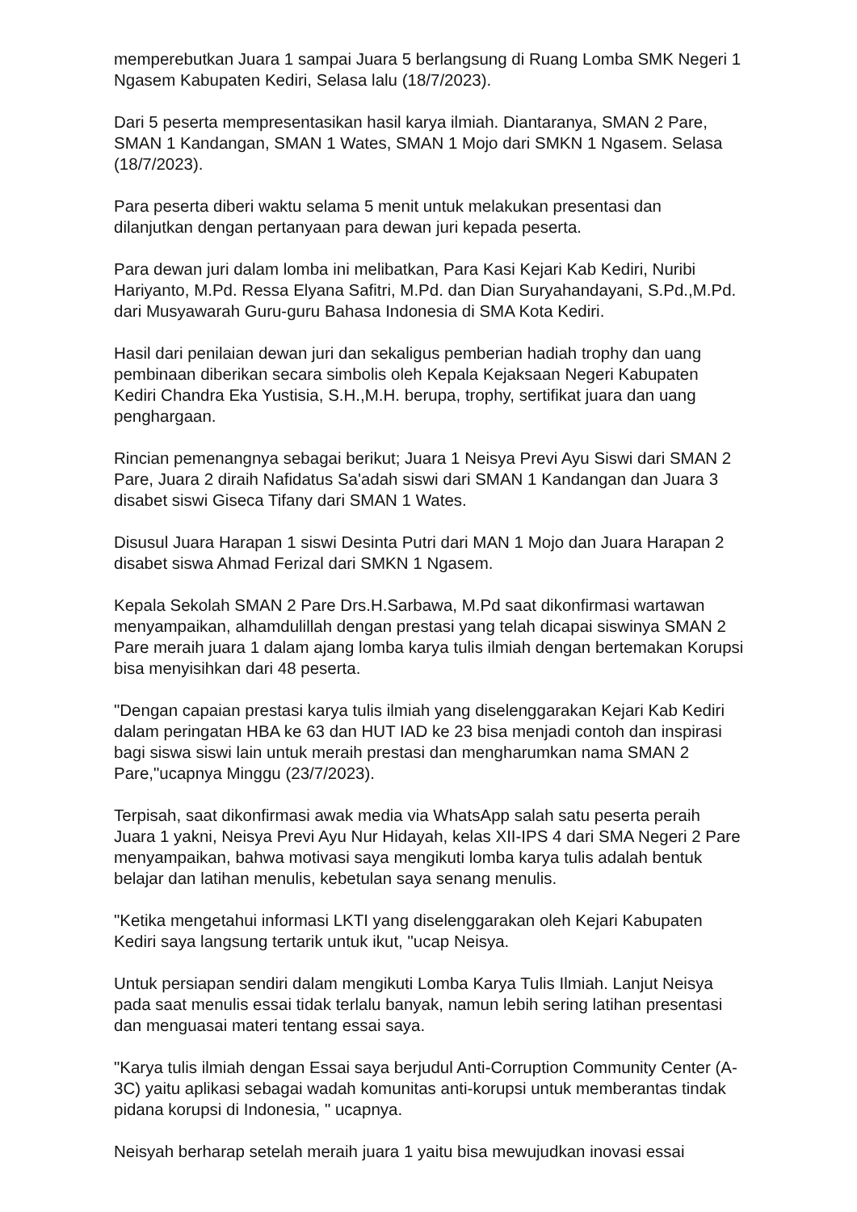memperebutkan Juara 1 sampai Juara 5 berlangsung di Ruang Lomba SMK Negeri 1 Ngasem Kabupaten Kediri, Selasa lalu (18/7/2023).
Dari 5 peserta mempresentasikan hasil karya ilmiah. Diantaranya, SMAN 2 Pare, SMAN 1 Kandangan, SMAN 1 Wates, SMAN 1 Mojo dari SMKN 1 Ngasem. Selasa (18/7/2023).
Para peserta diberi waktu selama 5 menit untuk melakukan presentasi dan dilanjutkan dengan pertanyaan para dewan juri kepada peserta.
Para dewan juri dalam lomba ini melibatkan, Para Kasi Kejari Kab Kediri, Nuribi Hariyanto, M.Pd. Ressa Elyana Safitri, M.Pd. dan Dian Suryahandayani, S.Pd.,M.Pd. dari Musyawarah Guru-guru Bahasa Indonesia di SMA Kota Kediri.
Hasil dari penilaian dewan juri dan sekaligus pemberian hadiah trophy dan uang pembinaan diberikan secara simbolis oleh Kepala Kejaksaan Negeri Kabupaten Kediri Chandra Eka Yustisia, S.H.,M.H. berupa, trophy, sertifikat juara dan uang penghargaan.
Rincian pemenangnya sebagai berikut; Juara 1 Neisya Previ Ayu Siswi dari SMAN 2 Pare, Juara 2 diraih Nafidatus Sa'adah siswi dari SMAN 1 Kandangan dan Juara 3 disabet siswi Giseca Tifany dari SMAN 1 Wates.
Disusul Juara Harapan 1 siswi Desinta Putri dari MAN 1 Mojo dan Juara Harapan 2 disabet siswa Ahmad Ferizal dari SMKN 1 Ngasem.
Kepala Sekolah SMAN 2 Pare Drs.H.Sarbawa, M.Pd saat dikonfirmasi wartawan menyampaikan, alhamdulillah dengan prestasi yang telah dicapai siswinya SMAN 2 Pare meraih juara 1 dalam ajang lomba karya tulis ilmiah dengan bertemakan Korupsi bisa menyisihkan dari 48 peserta.
"Dengan capaian prestasi karya tulis ilmiah yang diselenggarakan Kejari Kab Kediri dalam peringatan HBA ke 63 dan HUT IAD ke 23 bisa menjadi contoh dan inspirasi bagi siswa siswi lain untuk meraih prestasi dan mengharumkan nama SMAN 2 Pare,"ucapnya Minggu (23/7/2023).
Terpisah, saat dikonfirmasi awak media via WhatsApp salah satu peserta peraih Juara 1 yakni, Neisya Previ Ayu Nur Hidayah, kelas XII-IPS 4 dari SMA Negeri 2 Pare menyampaikan, bahwa motivasi saya mengikuti lomba karya tulis adalah bentuk belajar dan latihan menulis, kebetulan saya senang menulis.
"Ketika mengetahui informasi LKTI yang diselenggarakan oleh Kejari Kabupaten Kediri saya langsung tertarik untuk ikut, "ucap Neisya.
Untuk persiapan sendiri dalam mengikuti Lomba Karya Tulis Ilmiah. Lanjut Neisya pada saat menulis essai tidak terlalu banyak, namun lebih sering latihan presentasi dan menguasai materi tentang essai saya.
"Karya tulis ilmiah dengan Essai saya berjudul Anti-Corruption Community Center (A-3C) yaitu aplikasi sebagai wadah komunitas anti-korupsi untuk memberantas tindak pidana korupsi di Indonesia, " ucapnya.
Neisyah berharap setelah meraih juara 1 yaitu bisa mewujudkan inovasi essai